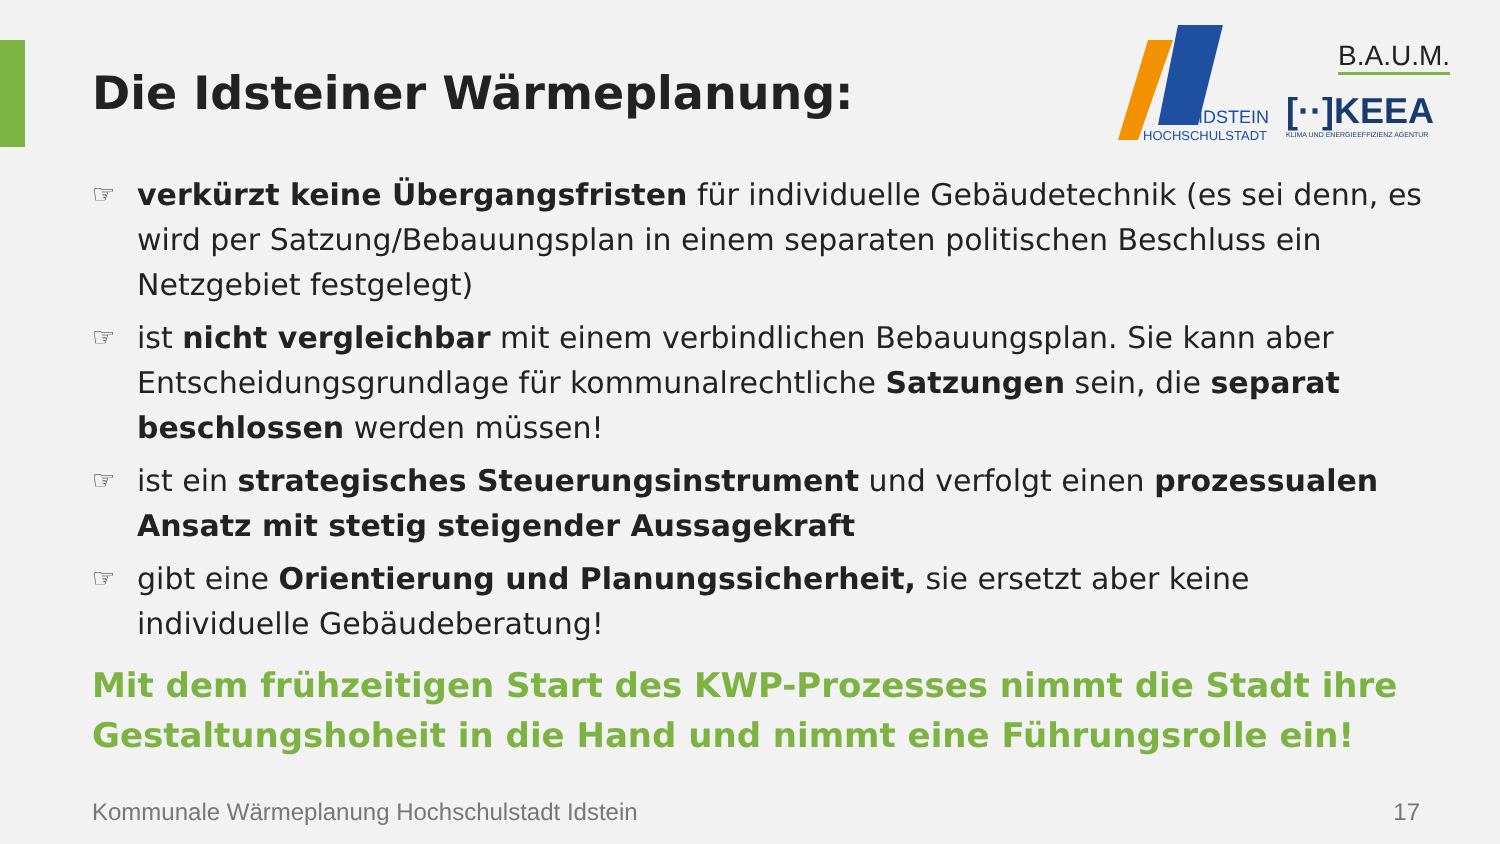Die Idsteiner Wärmeplanung:
IDSTEIN
HOCHSCHULSTADT
B.A.U.M.
[··]KEEA
KLIMA UND ENERGIEEFFIZIENZ AGENTUR
☞ verkürzt keine Übergangsfristen für individuelle Gebäudetechnik (es sei denn, es wird per Satzung/Bebauungsplan in einem separaten politischen Beschluss ein Netzgebiet festgelegt)
☞ ist nicht vergleichbar mit einem verbindlichen Bebauungsplan. Sie kann aber Entscheidungsgrundlage für kommunalrechtliche Satzungen sein, die separat beschlossen werden müssen!
☞ ist ein strategisches Steuerungsinstrument und verfolgt einen prozessualen Ansatz mit stetig steigender Aussagekraft
☞ gibt eine Orientierung und Planungssicherheit, sie ersetzt aber keine individuelle Gebäudeberatung!
Mit dem frühzeitigen Start des KWP-Prozesses nimmt die Stadt ihre Gestaltungshoheit in die Hand und nimmt eine Führungsrolle ein!
Kommunale Wärmeplanung Hochschulstadt Idstein
17